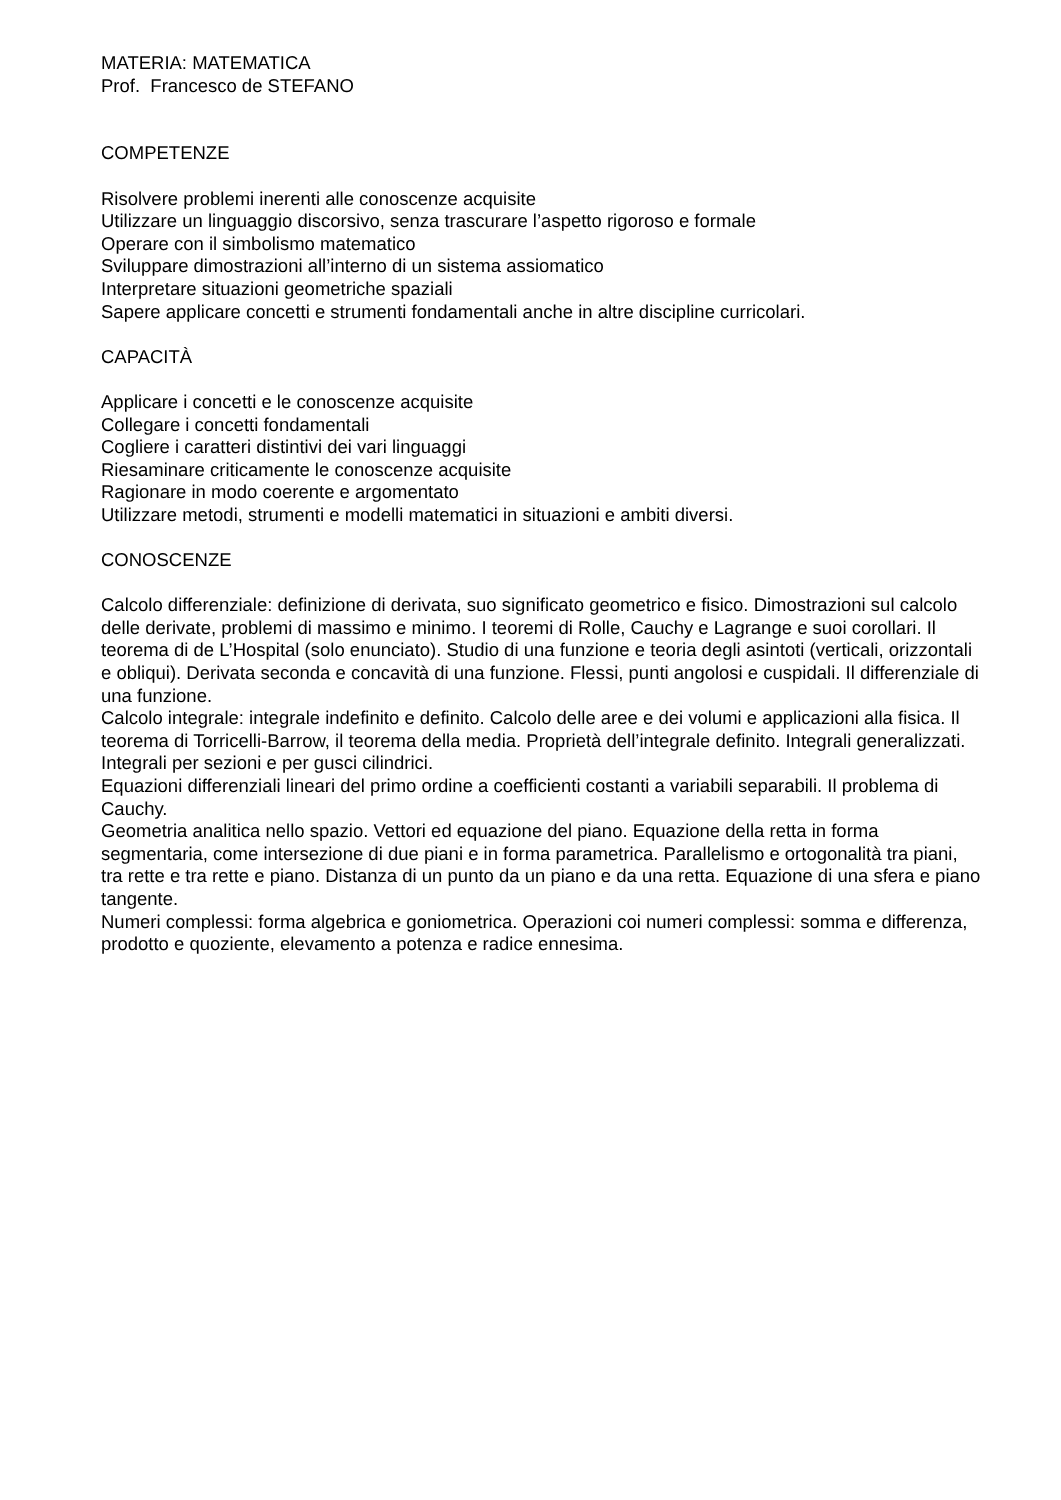MATERIA: MATEMATICA
Prof. Francesco de STEFANO
COMPETENZE
Risolvere problemi inerenti alle conoscenze acquisite
Utilizzare un linguaggio discorsivo, senza trascurare l’aspetto rigoroso e formale
Operare con il simbolismo matematico
Sviluppare dimostrazioni all’interno di un sistema assiomatico
Interpretare situazioni geometriche spaziali
Sapere applicare concetti e strumenti fondamentali anche in altre discipline curricolari.
CAPACITÀ
Applicare i concetti e le conoscenze acquisite
Collegare i concetti fondamentali
Cogliere i caratteri distintivi dei vari linguaggi
Riesaminare criticamente le conoscenze acquisite
Ragionare in modo coerente e argomentato
Utilizzare metodi, strumenti e modelli matematici in situazioni e ambiti diversi.
CONOSCENZE
Calcolo differenziale: definizione di derivata, suo significato geometrico e fisico. Dimostrazioni sul calcolo delle derivate, problemi di massimo e minimo. I teoremi di Rolle, Cauchy e Lagrange e suoi corollari. Il teorema di de L’Hospital (solo enunciato). Studio di una funzione e teoria degli asintoti (verticali, orizzontali e obliqui). Derivata seconda e concavità di una funzione. Flessi, punti angolosi e cuspidali. Il differenziale di una funzione.
Calcolo integrale: integrale indefinito e definito. Calcolo delle aree e dei volumi e applicazioni alla fisica. Il teorema di Torricelli-Barrow, il teorema della media. Proprietà dell’integrale definito. Integrali generalizzati. Integrali per sezioni e per gusci cilindrici.
Equazioni differenziali lineari del primo ordine a coefficienti costanti a variabili separabili. Il problema di Cauchy.
Geometria analitica nello spazio. Vettori ed equazione del piano. Equazione della retta in forma segmentaria, come intersezione di due piani e in forma parametrica. Parallelismo e ortogonalità tra piani, tra rette e tra rette e piano. Distanza di un punto da un piano e da una retta. Equazione di una sfera e piano tangente.
Numeri complessi: forma algebrica e goniometrica. Operazioni coi numeri complessi: somma e differenza, prodotto e quoziente, elevamento a potenza e radice ennesima.